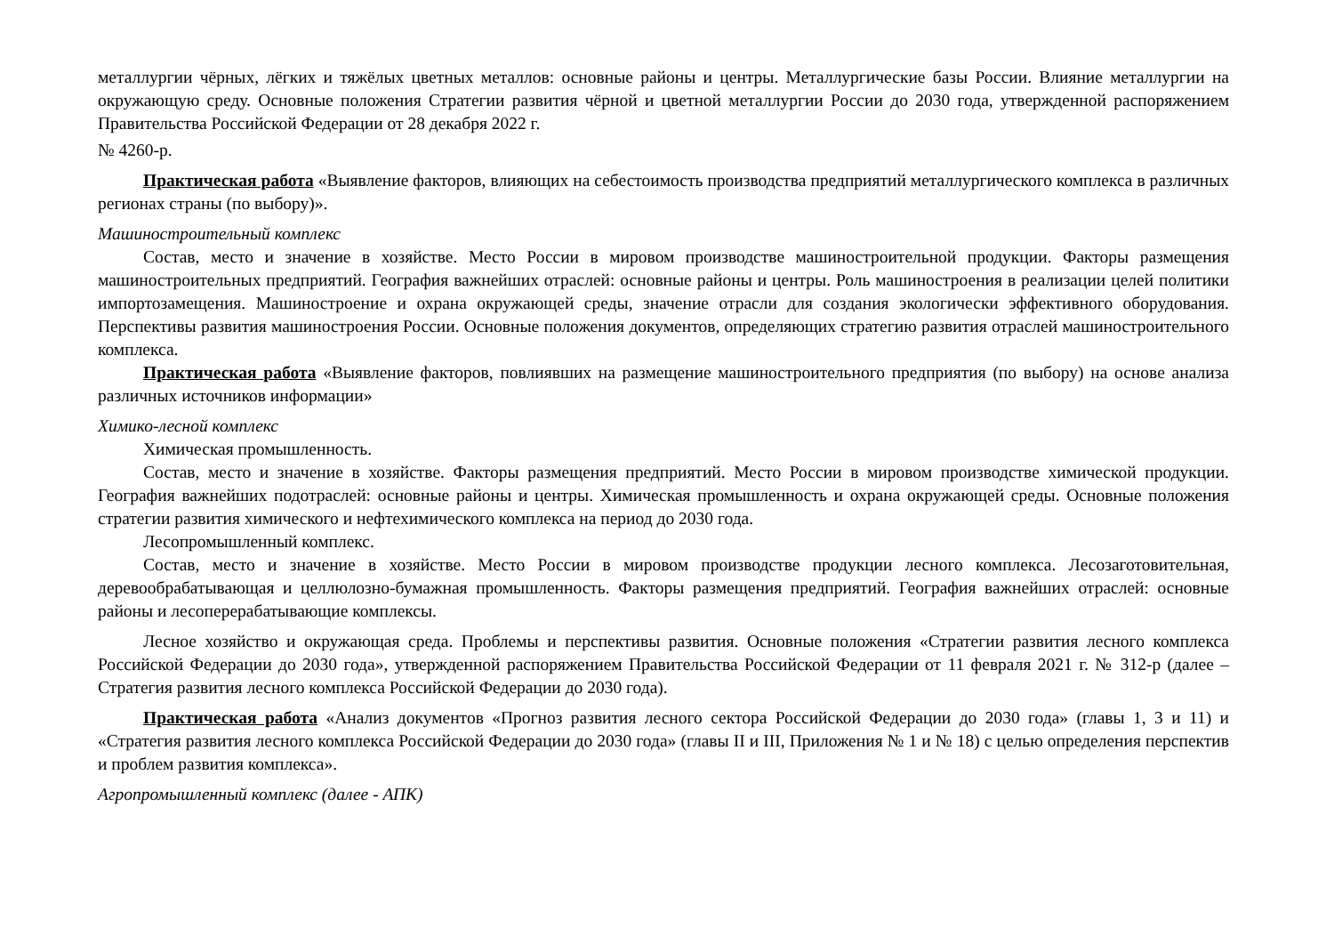металлургии чёрных, лёгких и тяжёлых цветных металлов: основные районы и центры. Металлургические базы России. Влияние металлургии на окружающую среду. Основные положения Стратегии развития чёрной и цветной металлургии России до 2030 года, утвержденной распоряжением Правительства Российской Федерации от 28 декабря 2022 г.
№ 4260-р.
Практическая работа «Выявление факторов, влияющих на себестоимость производства предприятий металлургического комплекса в различных регионах страны (по выбору)».
Машиностроительный комплекс
Состав, место и значение в хозяйстве. Место России в мировом производстве машиностроительной продукции. Факторы размещения машиностроительных предприятий. География важнейших отраслей: основные районы и центры. Роль машиностроения в реализации целей политики импортозамещения. Машиностроение и охрана окружающей среды, значение отрасли для создания экологически эффективного оборудования. Перспективы развития машиностроения России. Основные положения документов, определяющих стратегию развития отраслей машиностроительного комплекса.
Практическая работа «Выявление факторов, повлиявших на размещение машиностроительного предприятия (по выбору) на основе анализа различных источников информации»
Химико-лесной комплекс
Химическая промышленность.
Состав, место и значение в хозяйстве. Факторы размещения предприятий. Место России в мировом производстве химической продукции. География важнейших подотраслей: основные районы и центры. Химическая промышленность и охрана окружающей среды. Основные положения стратегии развития химического и нефтехимического комплекса на период до 2030 года.
Лесопромышленный комплекс.
Состав, место и значение в хозяйстве. Место России в мировом производстве продукции лесного комплекса. Лесозаготовительная, деревообрабатывающая и целлюлозно-бумажная промышленность. Факторы размещения предприятий. География важнейших отраслей: основные районы и лесоперерабатывающие комплексы.
Лесное хозяйство и окружающая среда. Проблемы и перспективы развития. Основные положения «Стратегии развития лесного комплекса Российской Федерации до 2030 года», утвержденной распоряжением Правительства Российской Федерации от 11 февраля 2021 г. № 312-р (далее – Стратегия развития лесного комплекса Российской Федерации до 2030 года).
Практическая работа «Анализ документов «Прогноз развития лесного сектора Российской Федерации до 2030 года» (главы 1, 3 и 11) и «Стратегия развития лесного комплекса Российской Федерации до 2030 года» (главы II и III, Приложения № 1 и № 18) с целью определения перспектив и проблем развития комплекса».
Агропромышленный комплекс (далее - АПК)